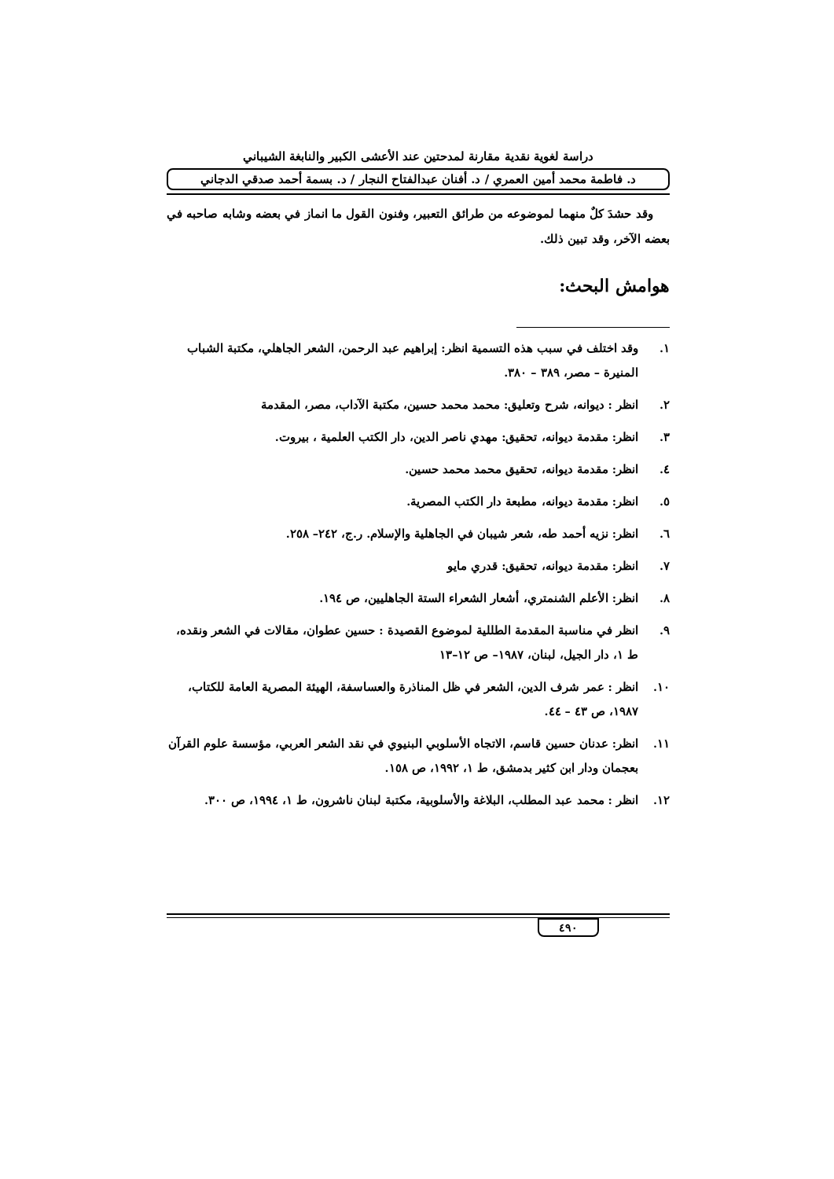دراسة لغوية نقدية مقارنة لمدحتين عند الأعشى الكبير والنابغة الشيباني
د. فاطمة محمد أمين العمري / د. أفنان عبدالفتاح النجار / د. بسمة أحمد صدقي الدجاني
وقد حشدَ كلٌ منهما لموضوعه من طرائق التعبير، وفنون القول ما انماز في بعضه وشابه صاحبه في بعضه الآخر، وقد تبين ذلك.
هوامش البحث:
١. وقد اختلف في سبب هذه التسمية انظر: إبراهيم عبد الرحمن، الشعر الجاهلي، مكتبة الشباب المنيرة – مصر، ٣٨٩ – ٣٨٠.
٢. انظر : ديوانه، شرح وتعليق: محمد محمد حسين، مكتبة الآداب، مصر، المقدمة
٣. انظر: مقدمة ديوانه، تحقيق: مهدي ناصر الدين، دار الكتب العلمية ، بيروت.
٤. انظر: مقدمة ديوانه، تحقيق محمد محمد حسين.
٥. انظر: مقدمة ديوانه، مطبعة دار الكتب المصرية.
٦. انظر: نزيه أحمد طه، شعر شيبان في الجاهلية والإسلام. ر.ج، ٢٤٢– ٢٥٨.
٧. انظر: مقدمة ديوانه، تحقيق: قدري مايو
٨. انظر: الأعلم الشنمتري، أشعار الشعراء الستة الجاهليين، ص ١٩٤.
٩. انظر في مناسبة المقدمة الطللية لموضوع القصيدة : حسين عطوان، مقالات في الشعر ونقده، ط ١، دار الجيل، لبنان، ١٩٨٧– ص ١٢–١٣
١٠. انظر : عمر شرف الدين، الشعر في ظل المناذرة والعساسفة، الهيئة المصرية العامة للكتاب، ١٩٨٧، ص ٤٣ – ٤٤.
١١. انظر: عدنان حسين قاسم، الاتجاه الأسلوبي البنيوي في نقد الشعر العربي، مؤسسة علوم القرآن بعجمان ودار ابن كثير بدمشق، ط ١، ١٩٩٢، ص ١٥٨.
١٢. انظر : محمد عبد المطلب، البلاغة والأسلوبية، مكتبة لبنان ناشرون، ط ١، ١٩٩٤، ص ٣٠٠.
٤٩٠